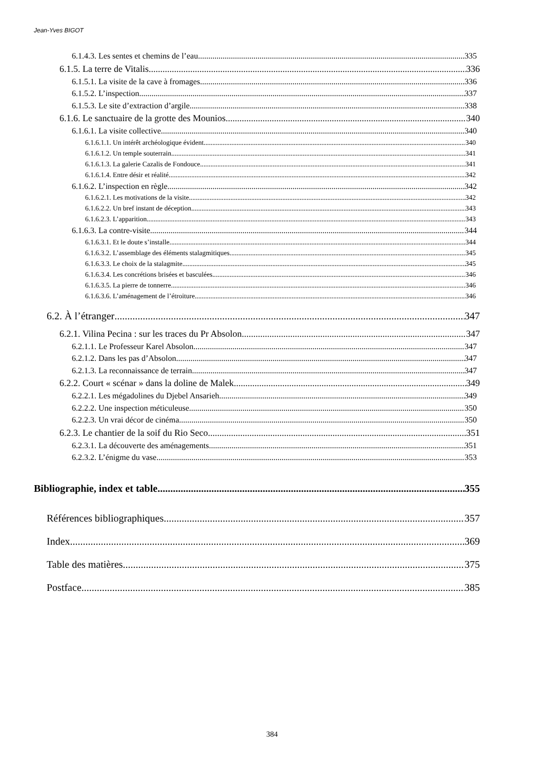Jean-Yves BIGOT
6.1.4.3. Les sentes et chemins de l’eau 335
6.1.5. La terre de Vitalis 336
6.1.5.1. La visite de la cave à fromages 336
6.1.5.2. L’inspection 337
6.1.5.3. Le site d’extraction d’argile 338
6.1.6. Le sanctuaire de la grotte des Mounios 340
6.1.6.1. La visite collective 340
6.1.6.1.1. Un intérêt archéologique évident 340
6.1.6.1.2. Un temple souterrain 341
6.1.6.1.3. La galerie Cazalis de Fondouce 341
6.1.6.1.4. Entre désir et réalité 342
6.1.6.2. L’inspection en règle 342
6.1.6.2.1. Les motivations de la visite 342
6.1.6.2.2. Un bref instant de déception 343
6.1.6.2.3. L’apparition 343
6.1.6.3. La contre-visite 344
6.1.6.3.1. Et le doute s’installe 344
6.1.6.3.2. L’assemblage des éléments stalagmitiques 345
6.1.6.3.3. Le choix de la stalagmite 345
6.1.6.3.4. Les concrétions brisées et basculées 346
6.1.6.3.5. La pierre de tonnerre 346
6.1.6.3.6. L’aménagement de l’étroiture 346
6.2. À l’étranger 347
6.2.1. Vilina Pecina : sur les traces du Pr Absolon 347
6.2.1.1. Le Professeur Karel Absolon 347
6.2.1.2. Dans les pas d’Absolon 347
6.2.1.3. La reconnaissance de terrain 347
6.2.2. Court « scénar » dans la doline de Malek 349
6.2.2.1. Les mégadolines du Djebel Ansarieh 349
6.2.2.2. Une inspection méticuleuse 350
6.2.2.3. Un vrai décor de cinéma 350
6.2.3. Le chantier de la soif du Rio Seco 351
6.2.3.1. La découverte des aménagements 351
6.2.3.2. L’énigme du vase 353
Bibliographie, index et table 355
Références bibliographiques 357
Index 369
Table des matières 375
Postface 385
384